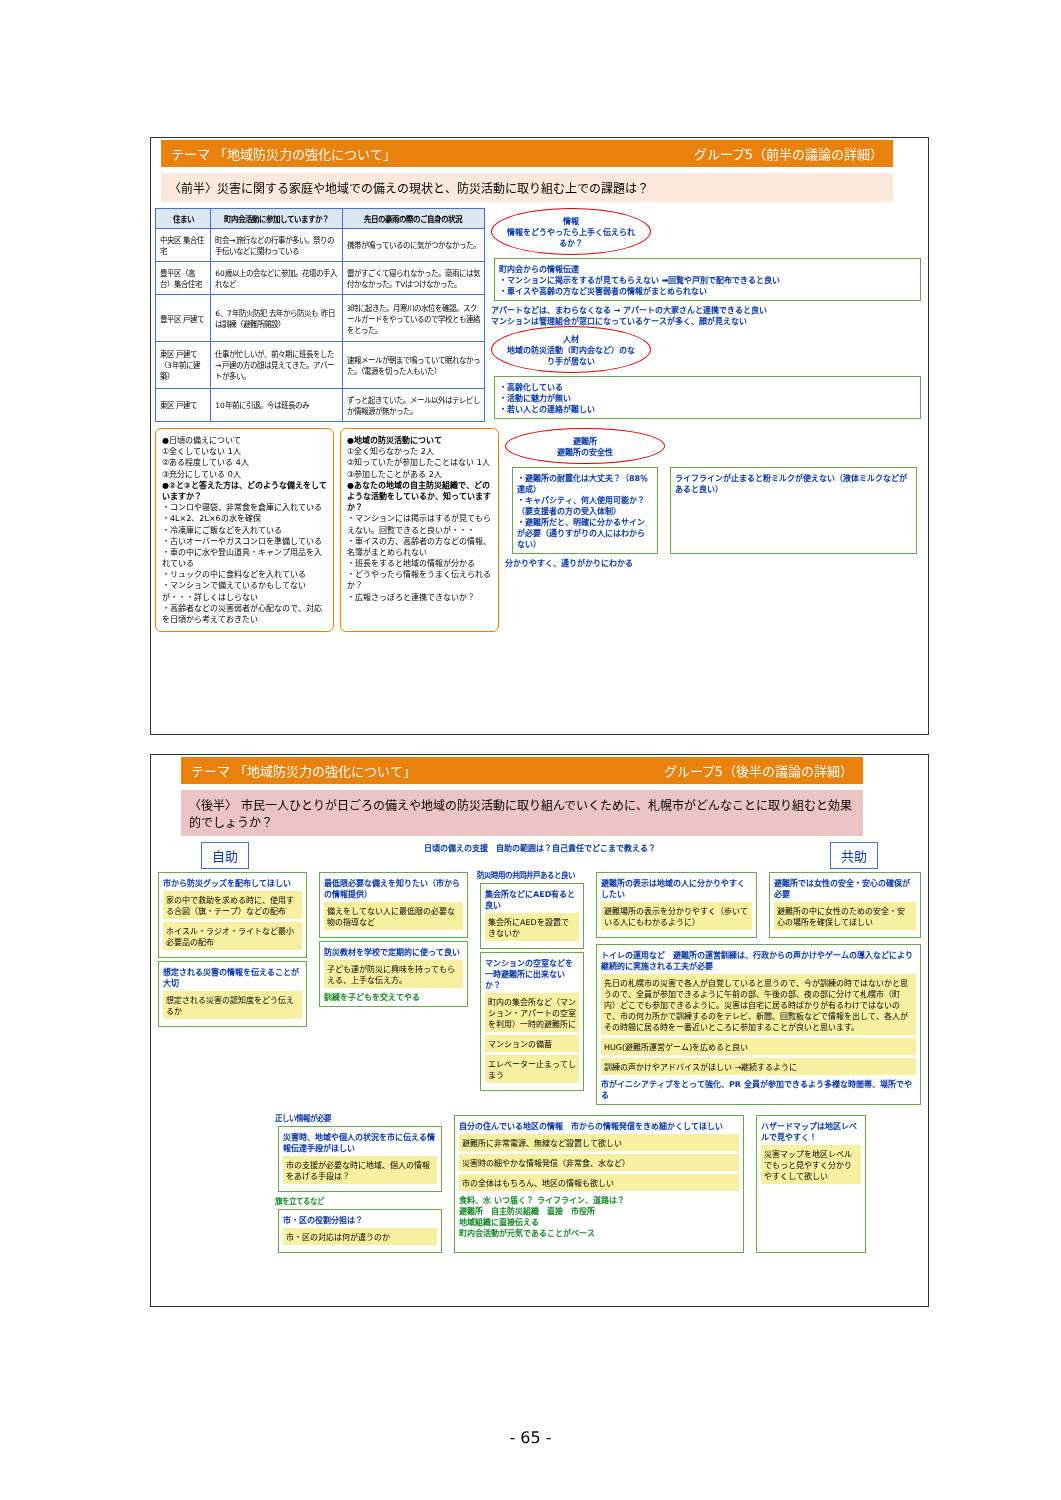テーマ 「地域防災力の強化について」 グループ5（前半の議論の詳細）
〈前半〉災害に関する家庭や地域での備えの現状と、防災活動に取り組む上での課題は？
| 住まい | 町内会活動に参加していますか？ | 先日の豪雨の際のご自身の状況 |
| --- | --- | --- |
| 中央区 集合住宅 | 町会→旅行などの行事が多い。祭りの手伝いなどに関わっている | 携帯が鳴っているのに気がつかなかった。 |
| 豊平区（高台）集合住宅 | 60歳以上の会などに参加。花壇の手入れなど | 雷がすごくて寝られなかった。豪雨には気付かなかった。TVはつけなかった。 |
| 豊平区 戸建て | 6、7年防火防犯 去年から防災も 昨日は訓練（避難所開設） | 3時に起きた。月寒川の水位を確認。スクールガードをやっているので学校とも連絡をとった。 |
| 東区 戸建て（3年前に建築） | 仕事が忙しいが、前々期に班長をした→戸建の方の顔は見えてきた。アパートが多い。 | 速報メールが朝まで鳴っていて眠れなかった。（電源を切った人もいた） |
| 東区 戸建て | 10年前に引退。今は班長のみ | ずっと起きていた。メール以外はテレビしか情報源が無かった。 |
情報
情報をどうやったら上手く伝えられるか？
町内会からの情報伝達
・マンションに掲示をするが見てもらえない ➡回覧や戸別で配布できると良い
・車イスや高齢の方など災害弱者の情報がまとめられない
アパートなどは、まわらなくなる → アパートの大家さんと連携できると良い
マンションは管理組合が窓口になっているケースが多く、顔が見えない
人材
地域の防災活動（町内会など）のなり手が居ない
・高齢化している
・活動に魅力が無い
・若い人との連絡が難しい
●日頃の備えについて
①全くしていない 1人
②ある程度している 4人
③充分にしている 0人
●②と③と答えた方は、どのような備えをしていますか？
・コンロや寝袋、非常食を倉庫に入れている
・4L×2、2L×6の水を確保
・冷凍庫にご飯などを入れている
・古いオーバーやガスコンロを準備している
・車の中に水や登山道具・キャンプ用品を入れている
・リュックの中に食料などを入れている
・マンションで備えているかもしてないが・・・詳しくはしらない
・高齢者などの災害弱者が心配なので、対応を日頃から考えておきたい
●地域の防災活動について
①全く知らなかった 2人
②知っていたが参加したことはない 1人
③参加したことがある 2人
●あなたの地域の自主防災組織で、どのような活動をしているか、知っていますか？
・マンションには掲示はするが見てもらえない。回覧できると良いが・・・
・車イスの方、高齢者の方などの情報、名簿がまとめられない
・班長をすると地域の情報が分かる
・どうやったら情報をうまく伝えられるか？
・広報さっぽろと連携できないか？
避難所
避難所の安全性
・避難所の耐震化は大丈夫？（88％達成）
・キャパシティ、何人使用可能か？（要支援者の方の受入体制）
・避難所だと、明確に分かるサインが必要（通りすがりの人にはわからない）
ライフラインが止まると粉ミルクが使えない（液体ミルクなどがあると良い）
分かりやすく、通りがかりにわかる
テーマ 「地域防災力の強化について」 グループ5（後半の議論の詳細）
〈後半〉 市民一人ひとりが日ごろの備えや地域の防災活動に取り組んでいくために、札幌市がどんなことに取り組むと効果的でしょうか？
自助 日頃の備えの支援　自助の範囲は？自己責任でどこまで教える？ 共助
市から防災グッズを配布してほしい
家の中で救助を求める時に、使用する合図（旗・テープ）などの配布
ホイスル・ラジオ・ライトなど最小必要品の配布
想定される災害の情報を伝えることが大切
想定される災害の認知度をどう伝えるか
最低限必要な備えを知りたい（市からの情報提供）
備えをしてない人に最低限の必要な物の指導など
防災教材を学校で定期的に使って良い
子ども達が防災に興味を持ってもらえる、上手な伝え方。
訓練を子どもを交えてやる
防災時用の共同井戸あると良い
集会所などにAED有ると良い
集会所にAEDを設置できないか
マンションの空室などを一時避難所に出来ないか？
町内の集会所など（マンション・アパートの空室を利用）一時的避難所に
マンションの備蓄
エレベーター止まってしまう
避難所の表示は地域の人に分かりやすくしたい
避難場所の表示を分かりやすく（歩いている人にもわかるように）
避難所では女性の安全・安心の確保が必要
避難所の中に女性のための安全・安心の場所を確保してほしい
トイレの運用など　避難所の運営訓練は、行政からの声かけやゲームの導入などにより継続的に実施される工夫が必要
先日の札幌市の災害で各人が自覚していると思うので、今が訓練の時ではないかと思うので、全員が参加できるように午前の部、午後の部、夜の部に分けて札幌市（町内）どこでも参加できるように。災害は自宅に居る時ばかりが有るわけではないので、市の何カ所かで訓練するのをテレビ、新聞、回覧板などで情報を出して、各人がその時間に居る時を一番近いところに参加することが良いと思います。
HUG(避難所運営ゲーム)を広めると良い
訓練の声かけやアドバイスがほしい →継続するように
市がイニシアティブをとって強化、PR 全員が参加できるよう多様な時間帯、場所でやる
正しい情報が必要
災害時、地域や個人の状況を市に伝える情報伝達手段がほしい
市の支援が必要な時に地域、個人の情報をあげる手段は？
旗を立てるなど
市・区の役割分担は？
市・区の対応は何が違うのか
自分の住んでいる地区の情報　市からの情報発信をきめ細かくしてほしい
避難所に非常電源、無線など設置して欲しい
災害時の細やかな情報発信（非常食、水など）
市の全体はもちろん、地区の情報も欲しい
食料、水 いつ届く？ ライフライン、道路は？
避難所　自主防災組織　直接　市役所
地域組織に直接伝える
町内会活動が元気であることがベース
ハザードマップは地区レベルで見やすく！
災害マップを地区レベルでもっと見やすく分かりやすくして欲しい
- 65 -